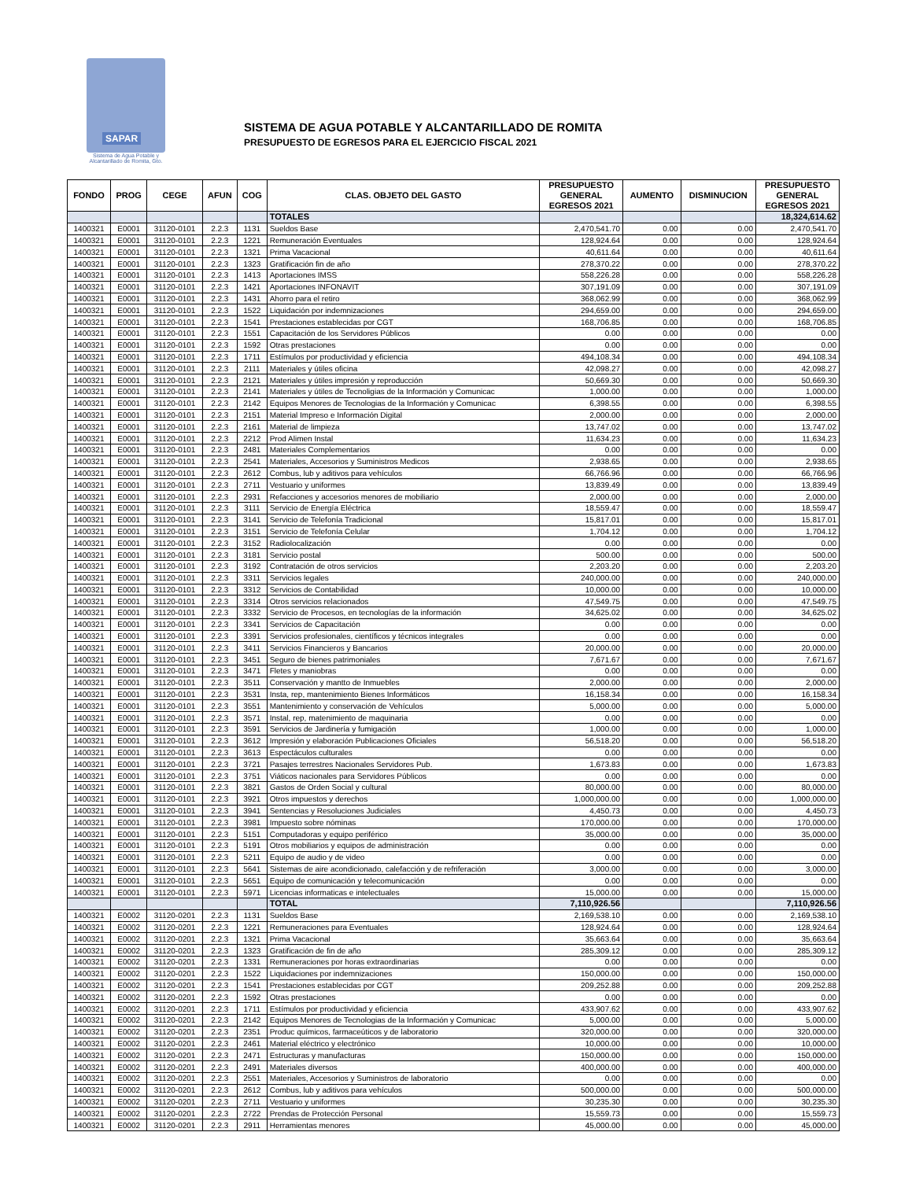SAPAR
Sistema de Agua Potable y
Alcantarillado de Romita, Gto.
SISTEMA DE AGUA POTABLE Y ALCANTARILLADO DE ROMITA
PRESUPUESTO DE EGRESOS PARA EL EJERCICIO FISCAL 2021
| FONDO | PROG | CEGE | AFUN | COG | CLAS. OBJETO DEL GASTO | PRESUPUESTO GENERAL EGRESOS 2021 | AUMENTO | DISMINUCION | PRESUPUESTO GENERAL EGRESOS 2021 |
| --- | --- | --- | --- | --- | --- | --- | --- | --- | --- |
| | | | | | TOTALES | | | | 18,324,614.62 |
| 1400321 | E0001 | 31120-0101 | 2.2.3 | 1131 | Sueldos Base | 2,470,541.70 | 0.00 | 0.00 | 2,470,541.70 |
| 1400321 | E0001 | 31120-0101 | 2.2.3 | 1221 | Remuneración Eventuales | 128,924.64 | 0.00 | 0.00 | 128,924.64 |
| 1400321 | E0001 | 31120-0101 | 2.2.3 | 1321 | Prima Vacacional | 40,611.64 | 0.00 | 0.00 | 40,611.64 |
| 1400321 | E0001 | 31120-0101 | 2.2.3 | 1323 | Gratificación fin de año | 278,370.22 | 0.00 | 0.00 | 278,370.22 |
| 1400321 | E0001 | 31120-0101 | 2.2.3 | 1413 | Aportaciones IMSS | 558,226.28 | 0.00 | 0.00 | 558,226.28 |
| 1400321 | E0001 | 31120-0101 | 2.2.3 | 1421 | Aportaciones INFONAVIT | 307,191.09 | 0.00 | 0.00 | 307,191.09 |
| 1400321 | E0001 | 31120-0101 | 2.2.3 | 1431 | Ahorro para el retiro | 368,062.99 | 0.00 | 0.00 | 368,062.99 |
| 1400321 | E0001 | 31120-0101 | 2.2.3 | 1522 | Liquidación por indemnizaciones | 294,659.00 | 0.00 | 0.00 | 294,659.00 |
| 1400321 | E0001 | 31120-0101 | 2.2.3 | 1541 | Prestaciones establecidas por CGT | 168,706.85 | 0.00 | 0.00 | 168,706.85 |
| 1400321 | E0001 | 31120-0101 | 2.2.3 | 1551 | Capacitación de los Servidores Públicos | 0.00 | 0.00 | 0.00 | 0.00 |
| 1400321 | E0001 | 31120-0101 | 2.2.3 | 1592 | Otras prestaciones | 0.00 | 0.00 | 0.00 | 0.00 |
| 1400321 | E0001 | 31120-0101 | 2.2.3 | 1711 | Estímulos por productividad y eficiencia | 494,108.34 | 0.00 | 0.00 | 494,108.34 |
| 1400321 | E0001 | 31120-0101 | 2.2.3 | 2111 | Materiales y útiles oficina | 42,098.27 | 0.00 | 0.00 | 42,098.27 |
| 1400321 | E0001 | 31120-0101 | 2.2.3 | 2121 | Materiales y útiles impresión y reproducción | 50,669.30 | 0.00 | 0.00 | 50,669.30 |
| 1400321 | E0001 | 31120-0101 | 2.2.3 | 2141 | Materiales y útiles de Tecnoligias de la Información y Comunicac | 1,000.00 | 0.00 | 0.00 | 1,000.00 |
| 1400321 | E0001 | 31120-0101 | 2.2.3 | 2142 | Equipos Menores de Tecnologias de la Información y Comunicac | 6,398.55 | 0.00 | 0.00 | 6,398.55 |
| 1400321 | E0001 | 31120-0101 | 2.2.3 | 2151 | Material Impreso e Información Digital | 2,000.00 | 0.00 | 0.00 | 2,000.00 |
| 1400321 | E0001 | 31120-0101 | 2.2.3 | 2161 | Material de limpieza | 13,747.02 | 0.00 | 0.00 | 13,747.02 |
| 1400321 | E0001 | 31120-0101 | 2.2.3 | 2212 | Prod Alimen Instal | 11,634.23 | 0.00 | 0.00 | 11,634.23 |
| 1400321 | E0001 | 31120-0101 | 2.2.3 | 2481 | Materiales Complementarios | 0.00 | 0.00 | 0.00 | 0.00 |
| 1400321 | E0001 | 31120-0101 | 2.2.3 | 2541 | Materiales, Accesorios y Suministros Medicos | 2,938.65 | 0.00 | 0.00 | 2,938.65 |
| 1400321 | E0001 | 31120-0101 | 2.2.3 | 2612 | Combus, lub y aditivos para vehículos | 66,766.96 | 0.00 | 0.00 | 66,766.96 |
| 1400321 | E0001 | 31120-0101 | 2.2.3 | 2711 | Vestuario y uniformes | 13,839.49 | 0.00 | 0.00 | 13,839.49 |
| 1400321 | E0001 | 31120-0101 | 2.2.3 | 2931 | Refacciones y accesorios menores de mobiliario | 2,000.00 | 0.00 | 0.00 | 2,000.00 |
| 1400321 | E0001 | 31120-0101 | 2.2.3 | 3111 | Servicio de Energía Eléctrica | 18,559.47 | 0.00 | 0.00 | 18,559.47 |
| 1400321 | E0001 | 31120-0101 | 2.2.3 | 3141 | Servicio de Telefonía Tradicional | 15,817.01 | 0.00 | 0.00 | 15,817.01 |
| 1400321 | E0001 | 31120-0101 | 2.2.3 | 3151 | Servicio de Telefonía Celular | 1,704.12 | 0.00 | 0.00 | 1,704.12 |
| 1400321 | E0001 | 31120-0101 | 2.2.3 | 3152 | Radiolocalización | 0.00 | 0.00 | 0.00 | 0.00 |
| 1400321 | E0001 | 31120-0101 | 2.2.3 | 3181 | Servicio postal | 500.00 | 0.00 | 0.00 | 500.00 |
| 1400321 | E0001 | 31120-0101 | 2.2.3 | 3192 | Contratación de otros servicios | 2,203.20 | 0.00 | 0.00 | 2,203.20 |
| 1400321 | E0001 | 31120-0101 | 2.2.3 | 3311 | Servicios legales | 240,000.00 | 0.00 | 0.00 | 240,000.00 |
| 1400321 | E0001 | 31120-0101 | 2.2.3 | 3312 | Servicios de Contabilidad | 10,000.00 | 0.00 | 0.00 | 10,000.00 |
| 1400321 | E0001 | 31120-0101 | 2.2.3 | 3314 | Otros servicios relacionados | 47,549.75 | 0.00 | 0.00 | 47,549.75 |
| 1400321 | E0001 | 31120-0101 | 2.2.3 | 3332 | Servicio de Procesos, en tecnologías de la información | 34,625.02 | 0.00 | 0.00 | 34,625.02 |
| 1400321 | E0001 | 31120-0101 | 2.2.3 | 3341 | Servicios de Capacitación | 0.00 | 0.00 | 0.00 | 0.00 |
| 1400321 | E0001 | 31120-0101 | 2.2.3 | 3391 | Servicios profesionales, científicos y técnicos integrales | 0.00 | 0.00 | 0.00 | 0.00 |
| 1400321 | E0001 | 31120-0101 | 2.2.3 | 3411 | Servicios Financieros y Bancarios | 20,000.00 | 0.00 | 0.00 | 20,000.00 |
| 1400321 | E0001 | 31120-0101 | 2.2.3 | 3451 | Seguro de bienes patrimoniales | 7,671.67 | 0.00 | 0.00 | 7,671.67 |
| 1400321 | E0001 | 31120-0101 | 2.2.3 | 3471 | Fletes y maniobras | 0.00 | 0.00 | 0.00 | 0.00 |
| 1400321 | E0001 | 31120-0101 | 2.2.3 | 3511 | Conservación y mantto de Inmuebles | 2,000.00 | 0.00 | 0.00 | 2,000.00 |
| 1400321 | E0001 | 31120-0101 | 2.2.3 | 3531 | Insta, rep, mantenimiento Bienes Informáticos | 16,158.34 | 0.00 | 0.00 | 16,158.34 |
| 1400321 | E0001 | 31120-0101 | 2.2.3 | 3551 | Mantenimiento y conservación de Vehículos | 5,000.00 | 0.00 | 0.00 | 5,000.00 |
| 1400321 | E0001 | 31120-0101 | 2.2.3 | 3571 | Instal, rep, matenimiento de maquinaria | 0.00 | 0.00 | 0.00 | 0.00 |
| 1400321 | E0001 | 31120-0101 | 2.2.3 | 3591 | Servicios de Jardinería y fumigación | 1,000.00 | 0.00 | 0.00 | 1,000.00 |
| 1400321 | E0001 | 31120-0101 | 2.2.3 | 3612 | Impresión y elaboración Publicaciones Oficiales | 56,518.20 | 0.00 | 0.00 | 56,518.20 |
| 1400321 | E0001 | 31120-0101 | 2.2.3 | 3613 | Espectáculos culturales | 0.00 | 0.00 | 0.00 | 0.00 |
| 1400321 | E0001 | 31120-0101 | 2.2.3 | 3721 | Pasajes terrestres Nacionales Servidores Pub. | 1,673.83 | 0.00 | 0.00 | 1,673.83 |
| 1400321 | E0001 | 31120-0101 | 2.2.3 | 3751 | Viáticos nacionales para Servidores Públicos | 0.00 | 0.00 | 0.00 | 0.00 |
| 1400321 | E0001 | 31120-0101 | 2.2.3 | 3821 | Gastos de Orden Social y cultural | 80,000.00 | 0.00 | 0.00 | 80,000.00 |
| 1400321 | E0001 | 31120-0101 | 2.2.3 | 3921 | Otros impuestos y derechos | 1,000,000.00 | 0.00 | 0.00 | 1,000,000.00 |
| 1400321 | E0001 | 31120-0101 | 2.2.3 | 3941 | Sentencias y Resoluciones Judiciales | 4,450.73 | 0.00 | 0.00 | 4,450.73 |
| 1400321 | E0001 | 31120-0101 | 2.2.3 | 3981 | Impuesto sobre nóminas | 170,000.00 | 0.00 | 0.00 | 170,000.00 |
| 1400321 | E0001 | 31120-0101 | 2.2.3 | 5151 | Computadoras y equipo periférico | 35,000.00 | 0.00 | 0.00 | 35,000.00 |
| 1400321 | E0001 | 31120-0101 | 2.2.3 | 5191 | Otros mobiliarios y equipos de administración | 0.00 | 0.00 | 0.00 | 0.00 |
| 1400321 | E0001 | 31120-0101 | 2.2.3 | 5211 | Equipo de audio y de video | 0.00 | 0.00 | 0.00 | 0.00 |
| 1400321 | E0001 | 31120-0101 | 2.2.3 | 5641 | Sistemas de aire acondicionado, calefacción y de refriferación | 3,000.00 | 0.00 | 0.00 | 3,000.00 |
| 1400321 | E0001 | 31120-0101 | 2.2.3 | 5651 | Equipo de comunicación y telecomunicación | 0.00 | 0.00 | 0.00 | 0.00 |
| 1400321 | E0001 | 31120-0101 | 2.2.3 | 5971 | Licencias informaticas e intelectuales | 15,000.00 | 0.00 | 0.00 | 15,000.00 |
| | | | | | TOTAL | 7,110,926.56 | | | 7,110,926.56 |
| 1400321 | E0002 | 31120-0201 | 2.2.3 | 1131 | Sueldos Base | 2,169,538.10 | 0.00 | 0.00 | 2,169,538.10 |
| 1400321 | E0002 | 31120-0201 | 2.2.3 | 1221 | Remuneraciones para Eventuales | 128,924.64 | 0.00 | 0.00 | 128,924.64 |
| 1400321 | E0002 | 31120-0201 | 2.2.3 | 1321 | Prima Vacacional | 35,663.64 | 0.00 | 0.00 | 35,663.64 |
| 1400321 | E0002 | 31120-0201 | 2.2.3 | 1323 | Gratificación de fin de año | 285,309.12 | 0.00 | 0.00 | 285,309.12 |
| 1400321 | E0002 | 31120-0201 | 2.2.3 | 1331 | Remuneraciones por horas extraordinarias | 0.00 | 0.00 | 0.00 | 0.00 |
| 1400321 | E0002 | 31120-0201 | 2.2.3 | 1522 | Liquidaciones por indemnizaciones | 150,000.00 | 0.00 | 0.00 | 150,000.00 |
| 1400321 | E0002 | 31120-0201 | 2.2.3 | 1541 | Prestaciones establecidas por CGT | 209,252.88 | 0.00 | 0.00 | 209,252.88 |
| 1400321 | E0002 | 31120-0201 | 2.2.3 | 1592 | Otras prestaciones | 0.00 | 0.00 | 0.00 | 0.00 |
| 1400321 | E0002 | 31120-0201 | 2.2.3 | 1711 | Estímulos por productividad y eficiencia | 433,907.62 | 0.00 | 0.00 | 433,907.62 |
| 1400321 | E0002 | 31120-0201 | 2.2.3 | 2142 | Equipos Menores de Tecnologias de la Información y Comunicac | 5,000.00 | 0.00 | 0.00 | 5,000.00 |
| 1400321 | E0002 | 31120-0201 | 2.2.3 | 2351 | Produc químicos, farmaceúticos y de laboratorio | 320,000.00 | 0.00 | 0.00 | 320,000.00 |
| 1400321 | E0002 | 31120-0201 | 2.2.3 | 2461 | Material eléctrico y electrónico | 10,000.00 | 0.00 | 0.00 | 10,000.00 |
| 1400321 | E0002 | 31120-0201 | 2.2.3 | 2471 | Estructuras y manufacturas | 150,000.00 | 0.00 | 0.00 | 150,000.00 |
| 1400321 | E0002 | 31120-0201 | 2.2.3 | 2491 | Materiales diversos | 400,000.00 | 0.00 | 0.00 | 400,000.00 |
| 1400321 | E0002 | 31120-0201 | 2.2.3 | 2551 | Materiales, Accesorios y Suministros de laboratorio | 0.00 | 0.00 | 0.00 | 0.00 |
| 1400321 | E0002 | 31120-0201 | 2.2.3 | 2612 | Combus, lub y aditivos para vehículos | 500,000.00 | 0.00 | 0.00 | 500,000.00 |
| 1400321 | E0002 | 31120-0201 | 2.2.3 | 2711 | Vestuario y uniformes | 30,235.30 | 0.00 | 0.00 | 30,235.30 |
| 1400321 | E0002 | 31120-0201 | 2.2.3 | 2722 | Prendas de Protección Personal | 15,559.73 | 0.00 | 0.00 | 15,559.73 |
| 1400321 | E0002 | 31120-0201 | 2.2.3 | 2911 | Herramientas menores | 45,000.00 | 0.00 | 0.00 | 45,000.00 |